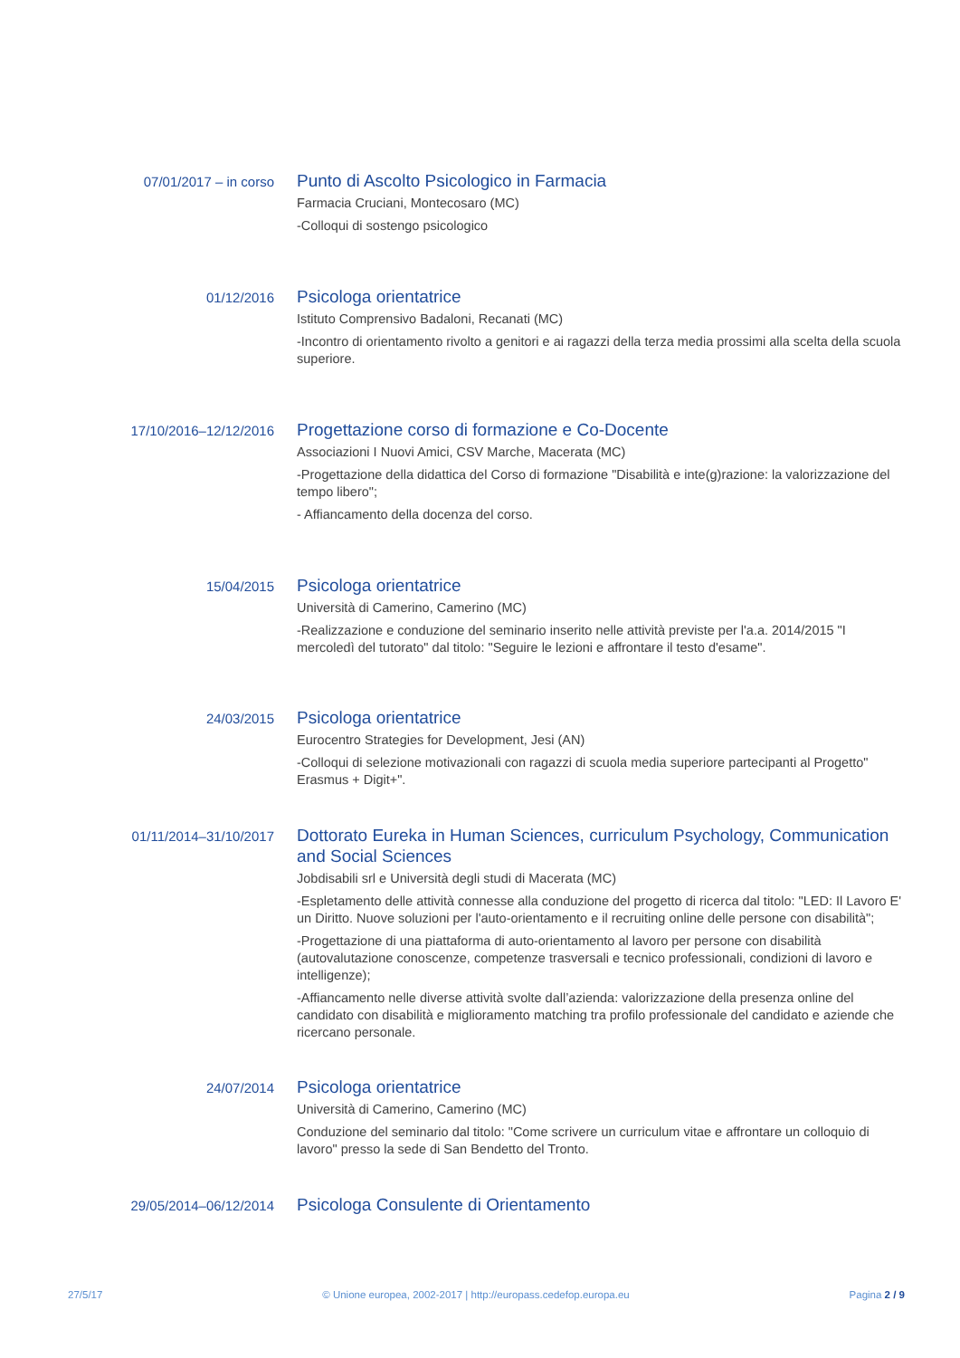07/01/2017 – in corso
Punto di Ascolto Psicologico in Farmacia
Farmacia Cruciani, Montecosaro (MC)
-Colloqui di sostengo psicologico
01/12/2016
Psicologa orientatrice
Istituto Comprensivo Badaloni, Recanati (MC)
-Incontro di orientamento rivolto a genitori e ai ragazzi della terza media prossimi alla scelta della scuola superiore.
17/10/2016–12/12/2016
Progettazione corso di formazione e Co-Docente
Associazioni I Nuovi Amici, CSV Marche, Macerata (MC)
-Progettazione della didattica del Corso di formazione "Disabilità e inte(g)razione: la valorizzazione del tempo libero";
- Affiancamento della docenza del corso.
15/04/2015
Psicologa orientatrice
Università di Camerino, Camerino (MC)
-Realizzazione e conduzione del seminario inserito nelle attività previste per l'a.a. 2014/2015 "I mercoledì del tutorato" dal titolo: "Seguire le lezioni e affrontare il testo d'esame".
24/03/2015
Psicologa orientatrice
Eurocentro Strategies for Development, Jesi (AN)
-Colloqui di selezione motivazionali con ragazzi di scuola media superiore partecipanti al Progetto" Erasmus + Digit+".
01/11/2014–31/10/2017
Dottorato Eureka in Human Sciences, curriculum Psychology, Communication and Social Sciences
Jobdisabili srl e Università degli studi di Macerata (MC)
-Espletamento delle attività connesse alla conduzione del progetto di ricerca dal titolo: "LED: Il Lavoro E' un Diritto. Nuove soluzioni per l'auto-orientamento e il recruiting online delle persone con disabilità";
-Progettazione di una piattaforma di auto-orientamento al lavoro per persone con disabilità (autovalutazione conoscenze, competenze trasversali e tecnico professionali, condizioni di lavoro e intelligenze);
-Affiancamento nelle diverse attività svolte dall’azienda: valorizzazione della presenza online del candidato con disabilità e miglioramento matching tra profilo professionale del candidato e aziende che ricercano personale.
24/07/2014
Psicologa orientatrice
Università di Camerino, Camerino (MC)
Conduzione del seminario dal titolo: "Come scrivere un curriculum vitae e affrontare un colloquio di lavoro" presso la sede di San Bendetto del Tronto.
29/05/2014–06/12/2014
Psicologa Consulente di Orientamento
27/5/17 © Unione europea, 2002-2017 | http://europass.cedefop.europa.eu Pagina 2 / 9